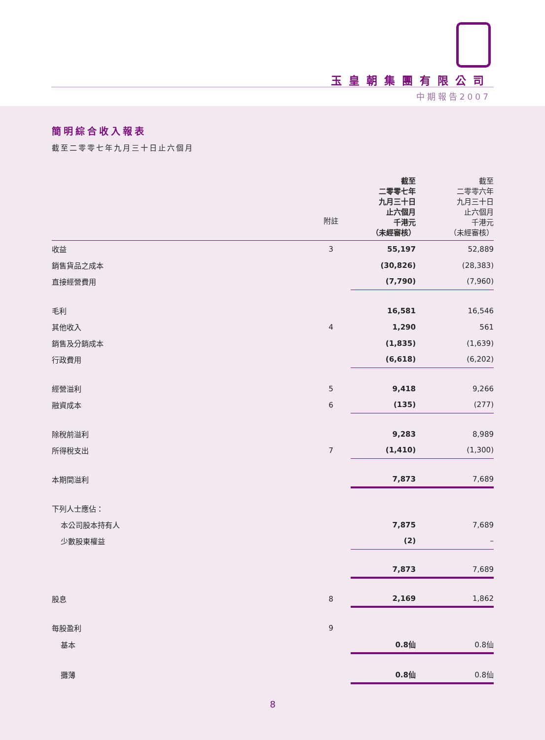玉皇朝集團有限公司
中期報告2007
簡明綜合收入報表
截至二零零七年九月三十日止六個月
| | 附註 | | 截至 二零零七年 九月三十日 止六個月 千港元 （未經審核） | 截至 二零零六年 九月三十日 止六個月 千港元 （未經審核） |
| --- | --- | --- | --- | --- |
| 收益 | 3 | | 55,197 | 52,889 |
| 銷售貨品之成本 | | | (30,826) | (28,383) |
| 直接經營費用 | | | (7,790) | (7,960) |
| 毛利 | | | 16,581 | 16,546 |
| 其他收入 | 4 | | 1,290 | 561 |
| 銷售及分銷成本 | | | (1,835) | (1,639) |
| 行政費用 | | | (6,618) | (6,202) |
| 經營溢利 | 5 | | 9,418 | 9,266 |
| 融資成本 | 6 | | (135) | (277) |
| 除稅前溢利 | | | 9,283 | 8,989 |
| 所得稅支出 | 7 | | (1,410) | (1,300) |
| 本期間溢利 | | | 7,873 | 7,689 |
| 下列人士應佔： | | | | |
| 本公司股本持有人 | | | 7,875 | 7,689 |
| 少數股東權益 | | | (2) | – |
| | | | 7,873 | 7,689 |
| 股息 | 8 | | 2,169 | 1,862 |
| 每股盈利 | 9 | | | |
| 基本 | | | 0.8仙 | 0.8仙 |
| 攤薄 | | | 0.8仙 | 0.8仙 |
8